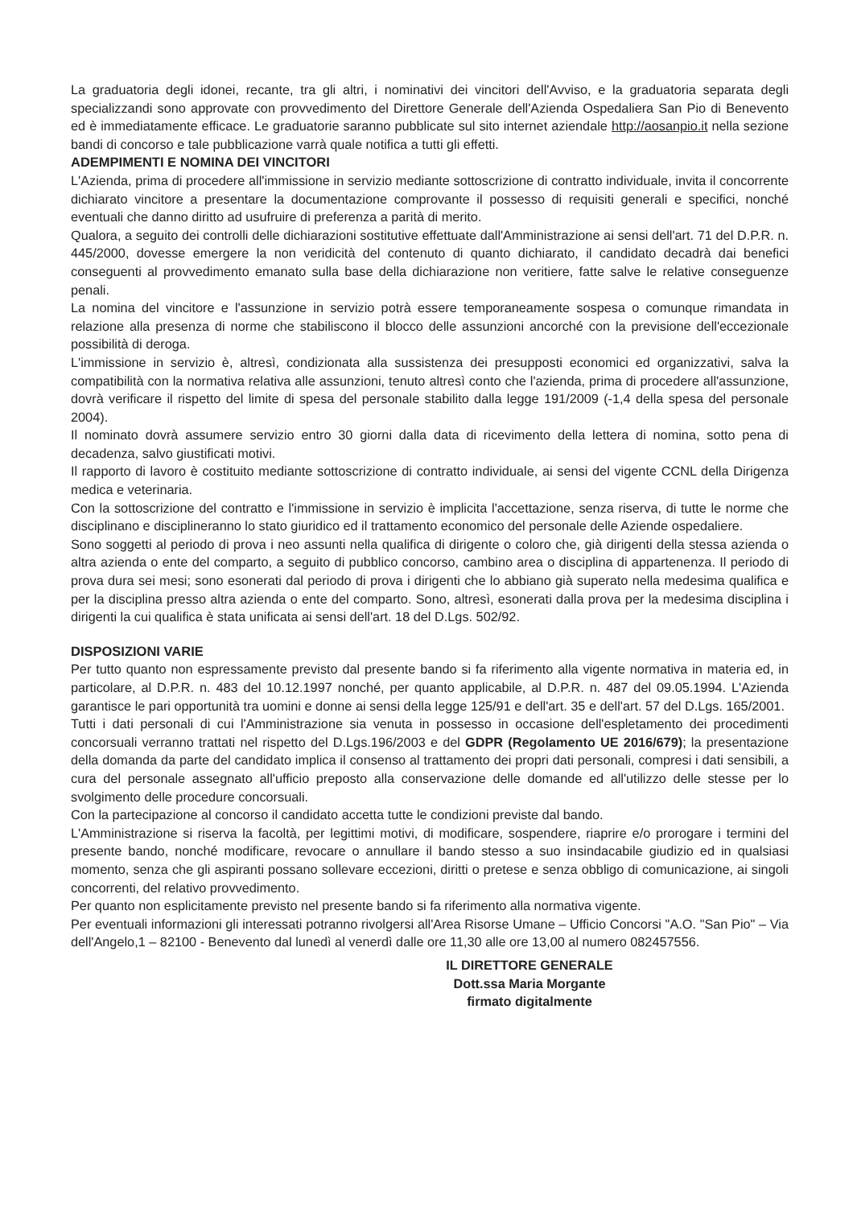La graduatoria degli idonei, recante, tra gli altri, i nominativi dei vincitori dell'Avviso, e la graduatoria separata degli specializzandi sono approvate con provvedimento del Direttore Generale dell'Azienda Ospedaliera San Pio di Benevento ed è immediatamente efficace. Le graduatorie saranno pubblicate sul sito internet aziendale http://aosanpio.it nella sezione bandi di concorso e tale pubblicazione varrà quale notifica a tutti gli effetti.
ADEMPIMENTI E NOMINA DEI VINCITORI
L'Azienda, prima di procedere all'immissione in servizio mediante sottoscrizione di contratto individuale, invita il concorrente dichiarato vincitore a presentare la documentazione comprovante il possesso di requisiti generali e specifici, nonché eventuali che danno diritto ad usufruire di preferenza a parità di merito.
Qualora, a seguito dei controlli delle dichiarazioni sostitutive effettuate dall'Amministrazione ai sensi dell'art. 71 del D.P.R. n. 445/2000, dovesse emergere la non veridicità del contenuto di quanto dichiarato, il candidato decadrà dai benefici conseguenti al provvedimento emanato sulla base della dichiarazione non veritiere, fatte salve le relative conseguenze penali.
La nomina del vincitore e l'assunzione in servizio potrà essere temporaneamente sospesa o comunque rimandata in relazione alla presenza di norme che stabiliscono il blocco delle assunzioni ancorché con la previsione dell'eccezionale possibilità di deroga.
L'immissione in servizio è, altresì, condizionata alla sussistenza dei presupposti economici ed organizzativi, salva la compatibilità con la normativa relativa alle assunzioni, tenuto altresì conto che l'azienda, prima di procedere all'assunzione, dovrà verificare il rispetto del limite di spesa del personale stabilito dalla legge 191/2009 (-1,4 della spesa del personale 2004).
Il nominato dovrà assumere servizio entro 30 giorni dalla data di ricevimento della lettera di nomina, sotto pena di decadenza, salvo giustificati motivi.
Il rapporto di lavoro è costituito mediante sottoscrizione di contratto individuale, ai sensi del vigente CCNL della Dirigenza medica e veterinaria.
Con la sottoscrizione del contratto e l'immissione in servizio è implicita l'accettazione, senza riserva, di tutte le norme che disciplinano e disciplineranno lo stato giuridico ed il trattamento economico del personale delle Aziende ospedaliere.
Sono soggetti al periodo di prova i neo assunti nella qualifica di dirigente o coloro che, già dirigenti della stessa azienda o altra azienda o ente del comparto, a seguito di pubblico concorso, cambino area o disciplina di appartenenza. Il periodo di prova dura sei mesi; sono esonerati dal periodo di prova i dirigenti che lo abbiano già superato nella medesima qualifica e per la disciplina presso altra azienda o ente del comparto. Sono, altresì, esonerati dalla prova per la medesima disciplina i dirigenti la cui qualifica è stata unificata ai sensi dell'art. 18 del D.Lgs. 502/92.
DISPOSIZIONI VARIE
Per tutto quanto non espressamente previsto dal presente bando si fa riferimento alla vigente normativa in materia ed, in particolare, al D.P.R. n. 483 del 10.12.1997 nonché, per quanto applicabile, al D.P.R. n. 487 del 09.05.1994. L'Azienda garantisce le pari opportunità tra uomini e donne ai sensi della legge 125/91 e dell'art. 35 e dell'art. 57 del D.Lgs. 165/2001.
Tutti i dati personali di cui l'Amministrazione sia venuta in possesso in occasione dell'espletamento dei procedimenti concorsuali verranno trattati nel rispetto del D.Lgs.196/2003 e del GDPR (Regolamento UE 2016/679); la presentazione della domanda da parte del candidato implica il consenso al trattamento dei propri dati personali, compresi i dati sensibili, a cura del personale assegnato all'ufficio preposto alla conservazione delle domande ed all'utilizzo delle stesse per lo svolgimento delle procedure concorsuali.
Con la partecipazione al concorso il candidato accetta tutte le condizioni previste dal bando.
L'Amministrazione si riserva la facoltà, per legittimi motivi, di modificare, sospendere, riaprire e/o prorogare i termini del presente bando, nonché modificare, revocare o annullare il bando stesso a suo insindacabile giudizio ed in qualsiasi momento, senza che gli aspiranti possano sollevare eccezioni, diritti o pretese e senza obbligo di comunicazione, ai singoli concorrenti, del relativo provvedimento.
Per quanto non esplicitamente previsto nel presente bando si fa riferimento alla normativa vigente.
Per eventuali informazioni gli interessati potranno rivolgersi all'Area Risorse Umane – Ufficio Concorsi "A.O. "San Pio" – Via dell'Angelo,1 – 82100 - Benevento dal lunedì al venerdì dalle ore 11,30 alle ore 13,00 al numero 082457556.
IL DIRETTORE GENERALE
Dott.ssa Maria Morgante
firmato digitalmente